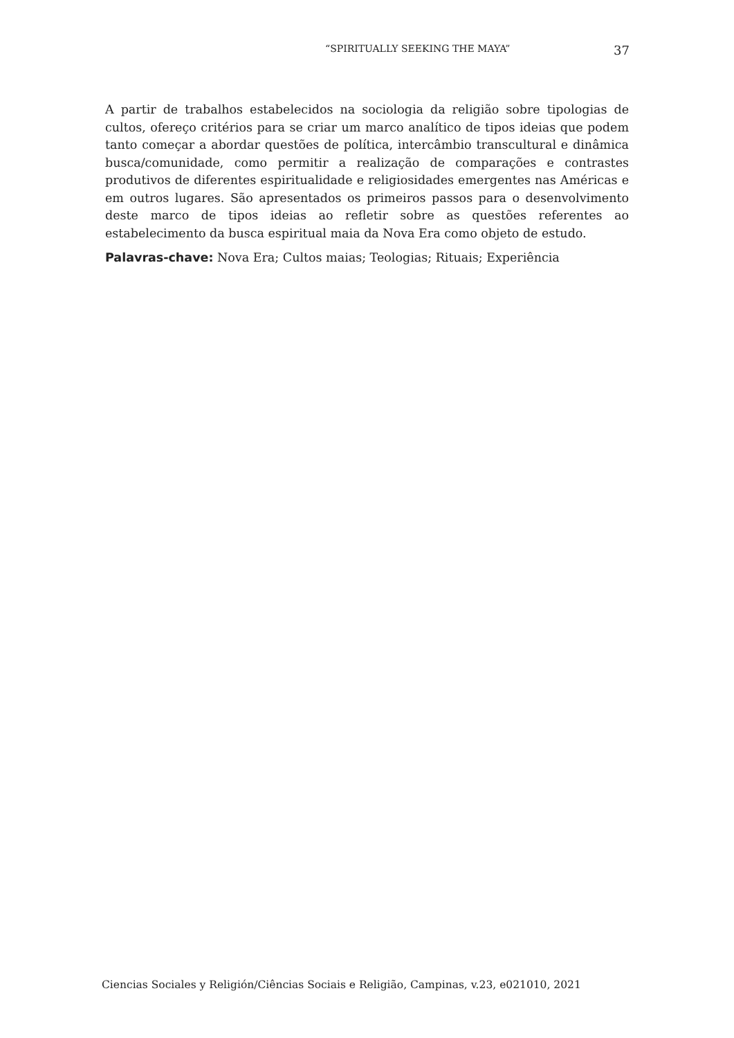“SPIRITUALLY SEEKING THE MAYA” 37
A partir de trabalhos estabelecidos na sociologia da religião sobre tipologias de cultos, ofereço critérios para se criar um marco analítico de tipos ideias que podem tanto começar a abordar questões de política, intercâmbio transcultural e dinâmica busca/comunidade, como permitir a realização de comparações e contrastes produtivos de diferentes espiritualidade e religiosidades emergentes nas Américas e em outros lugares. São apresentados os primeiros passos para o desenvolvimento deste marco de tipos ideias ao refletir sobre as questões referentes ao estabelecimento da busca espiritual maia da Nova Era como objeto de estudo.
Palavras-chave: Nova Era; Cultos maias; Teologias; Rituais; Experiência
Ciencias Sociales y Religión/Ciências Sociais e Religião, Campinas, v.23, e021010, 2021